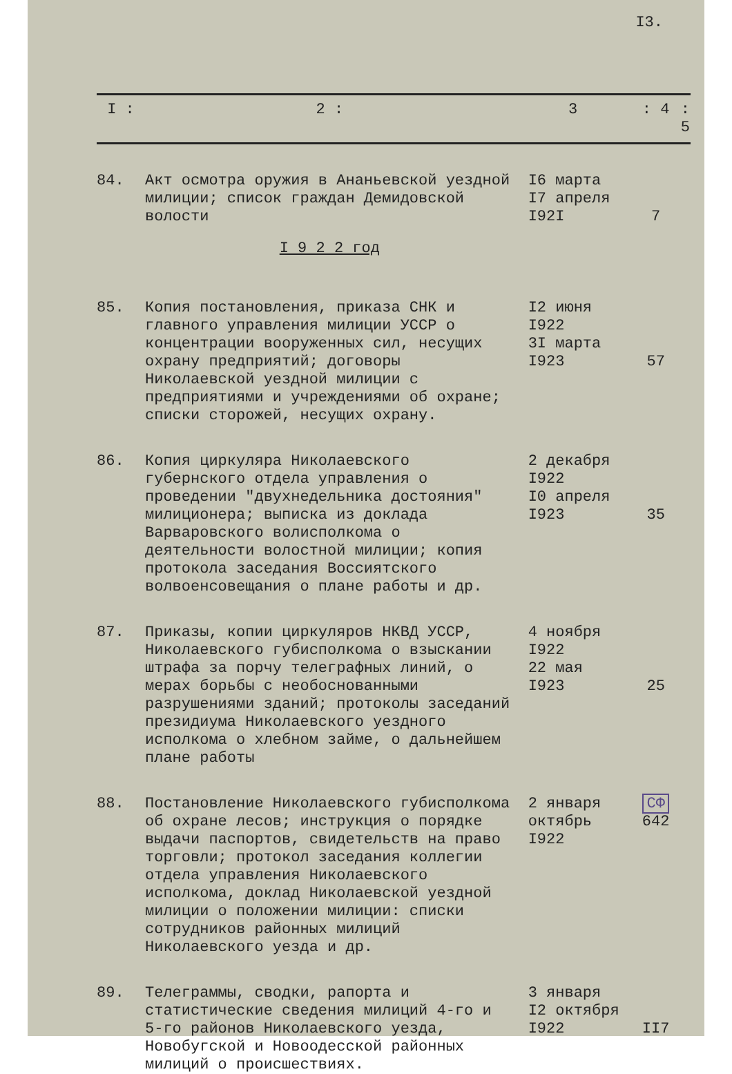I3.
| I : | 2 : | 3 | : 4 | : 5 |
| --- | --- | --- | --- | --- |
| 84. | Акт осмотра оружия в Ананьевской уездной милиции; список граждан Демидовской волости | I6 марта I7 апреля I92I | 7 | |
| | I 9 2 2 год | | | |
| 85. | Копия постановления, приказа СНК и главного управления милиции УССР о концентрации вооруженных сил, несущих охрану предприятий; договоры Николаевской уездной милиции с предприятиями и учреждениями об охране; списки сторожей, несущих охрану. | I2 июня I922 3I марта I923 | 57 | |
| 86. | Копия циркуляра Николаевского губернского отдела управления о проведении "двухнедельника достояния" милиционера; выписка из доклада Варваровского волисполкома о деятельности волостной милиции; копия протокола заседания Воссиятского волвоенсовещания о плане работы и др. | 2 декабря I922 I0 апреля I923 | 35 | |
| 87. | Приказы, копии циркуляров НКВД УССР, Николаевского губисполкома о взыскании штрафа за порчу телеграфных линий, о мерах борьбы с необоснованными разрушениями зданий; протоколы заседаний президиума Николаевского уездного исполкома о хлебном займе, о дальнейшем плане работы | 4 ноября I922 22 мая I923 | 25 | |
| 88. | Постановление Николаевского губисполкома об охране лесов; инструкция о порядке выдачи паспортов, свидетельств на право торговли; протокол заседания коллегии отдела управления Николаевского исполкома, доклад Николаевской уездной милиции о положении милиции: списки сотрудников районных милиций Николаевского уезда и др. | 2 января октябрь I922 | СФ 642 | |
| 89. | Телеграммы, сводки, рапорта и статистические сведения милиций 4-го и 5-го районов Николаевского уезда, Новобугской и Новоодесской районных милиций о происшествиях. | 3 января I2 октября I922 | II7 | |